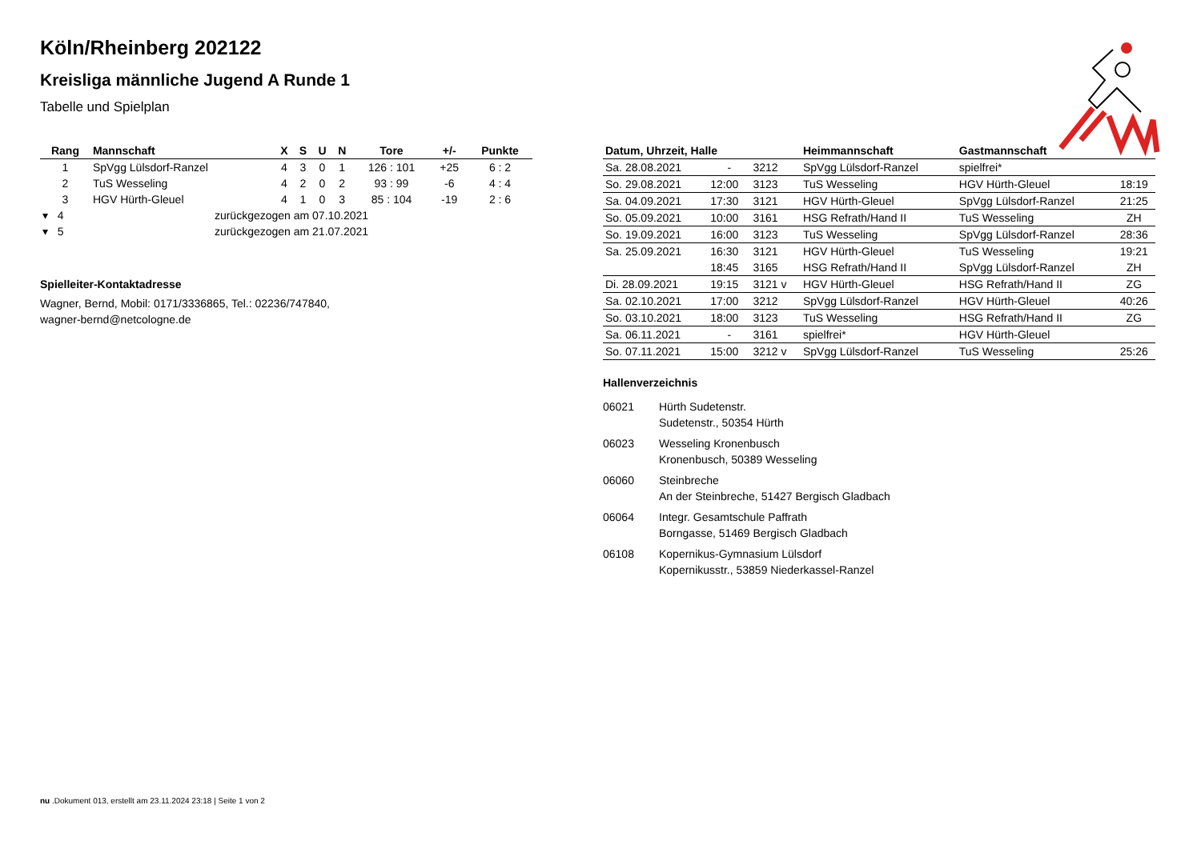Köln/Rheinberg 202122
Kreisliga männliche Jugend A Runde 1
Tabelle und Spielplan
| Rang | Mannschaft | X | S | U | N | Tore | +/- | Punkte |
| --- | --- | --- | --- | --- | --- | --- | --- | --- |
| 1 | SpVgg Lülsdorf-Ranzel | 4 | 3 | 0 | 1 | 126 : 101 | +25 | 6 : 2 |
| 2 | TuS Wesseling | 4 | 2 | 0 | 2 | 93 : 99 | -6 | 4 : 4 |
| 3 | HGV Hürth-Gleuel | 4 | 1 | 0 | 3 | 85 : 104 | -19 | 2 : 6 |
| ▾ 4 | zurückgezogen am 07.10.2021 | | | | | | | |
| ▾ 5 | zurückgezogen am 21.07.2021 | | | | | | | |
Spielleiter-Kontaktadresse
Wagner, Bernd, Mobil: 0171/3336865, Tel.: 02236/747840,
wagner-bernd@netcologne.de
| Datum, Uhrzeit, Halle | | | Heimmannschaft | Gastmannschaft | |
| --- | --- | --- | --- | --- | --- |
| Sa. 28.08.2021 | - | 3212 | SpVgg Lülsdorf-Ranzel | spielfrei* | |
| So. 29.08.2021 | 12:00 | 3123 | TuS Wesseling | HGV Hürth-Gleuel | 18:19 |
| Sa. 04.09.2021 | 17:30 | 3121 | HGV Hürth-Gleuel | SpVgg Lülsdorf-Ranzel | 21:25 |
| So. 05.09.2021 | 10:00 | 3161 | HSG Refrath/Hand II | TuS Wesseling | ZH |
| So. 19.09.2021 | 16:00 | 3123 | TuS Wesseling | SpVgg Lülsdorf-Ranzel | 28:36 |
| Sa. 25.09.2021 | 16:30 | 3121 | HGV Hürth-Gleuel | TuS Wesseling | 19:21 |
| | 18:45 | 3165 | HSG Refrath/Hand II | SpVgg Lülsdorf-Ranzel | ZH |
| Di. 28.09.2021 | 19:15 | 3121 v | HGV Hürth-Gleuel | HSG Refrath/Hand II | ZG |
| Sa. 02.10.2021 | 17:00 | 3212 | SpVgg Lülsdorf-Ranzel | HGV Hürth-Gleuel | 40:26 |
| So. 03.10.2021 | 18:00 | 3123 | TuS Wesseling | HSG Refrath/Hand II | ZG |
| Sa. 06.11.2021 | - | 3161 | spielfrei* | HGV Hürth-Gleuel | |
| So. 07.11.2021 | 15:00 | 3212 v | SpVgg Lülsdorf-Ranzel | TuS Wesseling | 25:26 |
Hallenverzeichnis
06021 Hürth Sudetenstr.
Sudetenstr., 50354 Hürth
06023 Wesseling Kronenbusch
Kronenbusch, 50389 Wesseling
06060 Steinbreche
An der Steinbreche, 51427 Bergisch Gladbach
06064 Integr. Gesamtschule Paffrath
Borngasse, 51469 Bergisch Gladbach
06108 Kopernikus-Gymnasium Lülsdorf
Kopernikusstr., 53859 Niederkassel-Ranzel
nu .Dokument 013, erstellt am 23.11.2024 23:18 | Seite 1 von 2